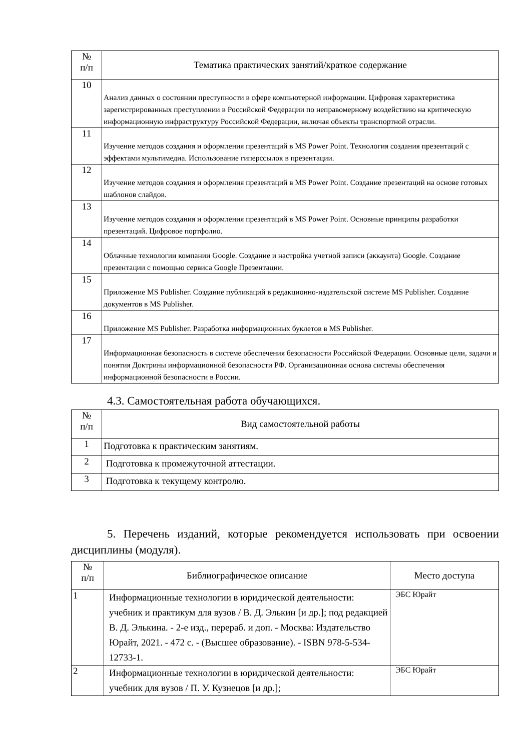| № п/п | Тематика практических занятий/краткое содержание |
| --- | --- |
| 10 | Анализ данных о состоянии преступности в сфере компьютерной информации. Цифровая характеристика зарегистрированных преступлении в Российской Федерации по неправомерному воздействию на критическую информационную инфраструктуру Российской Федерации, включая объекты транспортной отрасли. |
| 11 | Изучение методов создания и оформления презентаций в MS Power Point. Технология создания презентаций с эффектами мультимедиа. Использование гиперссылок в презентации. |
| 12 | Изучение методов создания и оформления презентаций в MS Power Point. Создание презентаций на основе готовых шаблонов слайдов. |
| 13 | Изучение методов создания и оформления презентаций в MS Power Point. Основные принципы разработки презентаций. Цифровое портфолио. |
| 14 | Облачные технологии компании Google. Создание и настройка учетной записи (аккаунта) Google. Создание презентации с помощью сервиса Google Презентации. |
| 15 | Приложение MS Publisher. Создание публикаций в редакционно-издательской системе MS Publisher. Создание документов в MS Publisher. |
| 16 | Приложение MS Publisher. Разработка информационных буклетов в MS Publisher. |
| 17 | Информационная безопасность в системе обеспечения безопасности Российской Федерации. Основные цели, задачи и понятия Доктрины информационной безопасности РФ. Организационная основа системы обеспечения информационной безопасности в России. |
4.3. Самостоятельная работа обучающихся.
| № п/п | Вид самостоятельной работы |
| --- | --- |
| 1 | Подготовка к практическим занятиям. |
| 2 | Подготовка к промежуточной аттестации. |
| 3 | Подготовка к текущему контролю. |
5. Перечень изданий, которые рекомендуется использовать при освоении дисциплины (модуля).
| № п/п | Библиографическое описание | Место доступа |
| --- | --- | --- |
| 1 | Информационные технологии в юридической деятельности: учебник и практикум для вузов / В. Д. Элькин [и др.]; под редакцией В. Д. Элькина. - 2-е изд., перераб. и доп. - Москва: Издательство Юрайт, 2021. - 472 с. - (Высшее образование). - ISBN 978-5-534-12733-1. | ЭБС Юрайт |
| 2 | Информационные технологии в юридической деятельности: учебник для вузов / П. У. Кузнецов [и др.]; | ЭБС Юрайт |